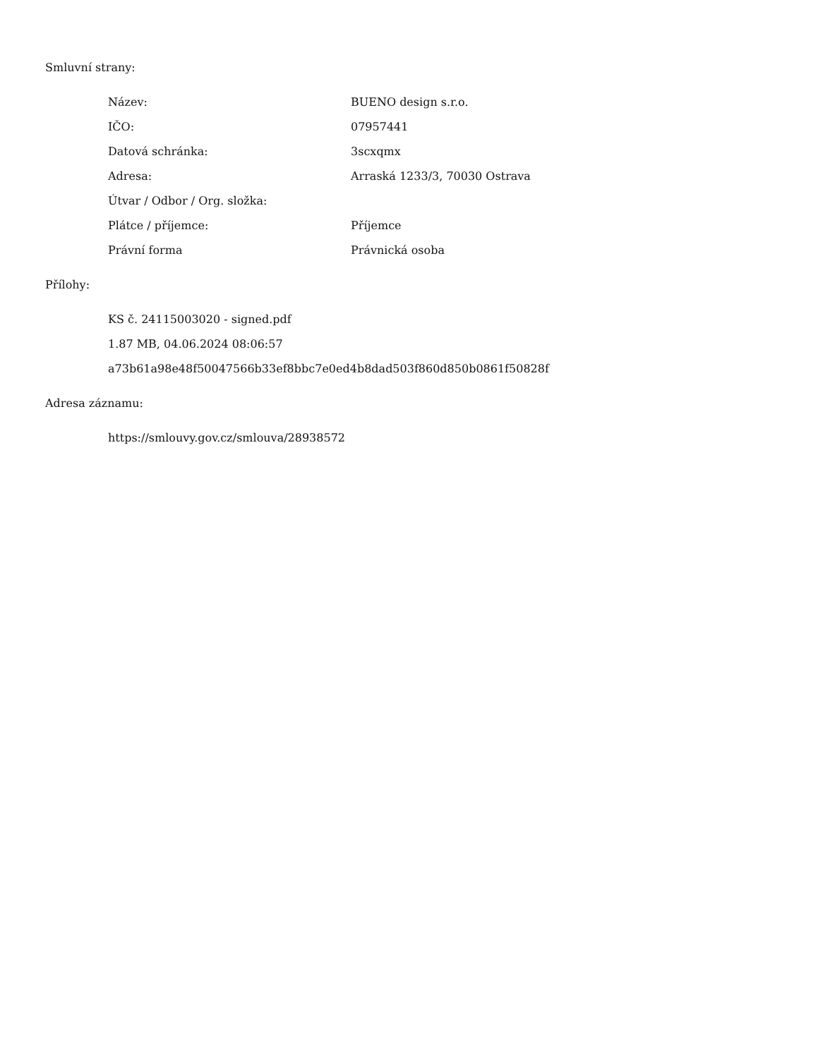Smluvní strany:
| Název: | BUENO design s.r.o. |
| IČO: | 07957441 |
| Datová schránka: | 3scxqmx |
| Adresa: | Arraská 1233/3, 70030 Ostrava |
| Útvar / Odbor / Org. složka: | |
| Plátce / příjemce: | Příjemce |
| Právní forma | Právnická osoba |
Přílohy:
KS č. 24115003020 - signed.pdf
1.87 MB, 04.06.2024 08:06:57
a73b61a98e48f50047566b33ef8bbc7e0ed4b8dad503f860d850b0861f50828f
Adresa záznamu:
https://smlouvy.gov.cz/smlouva/28938572